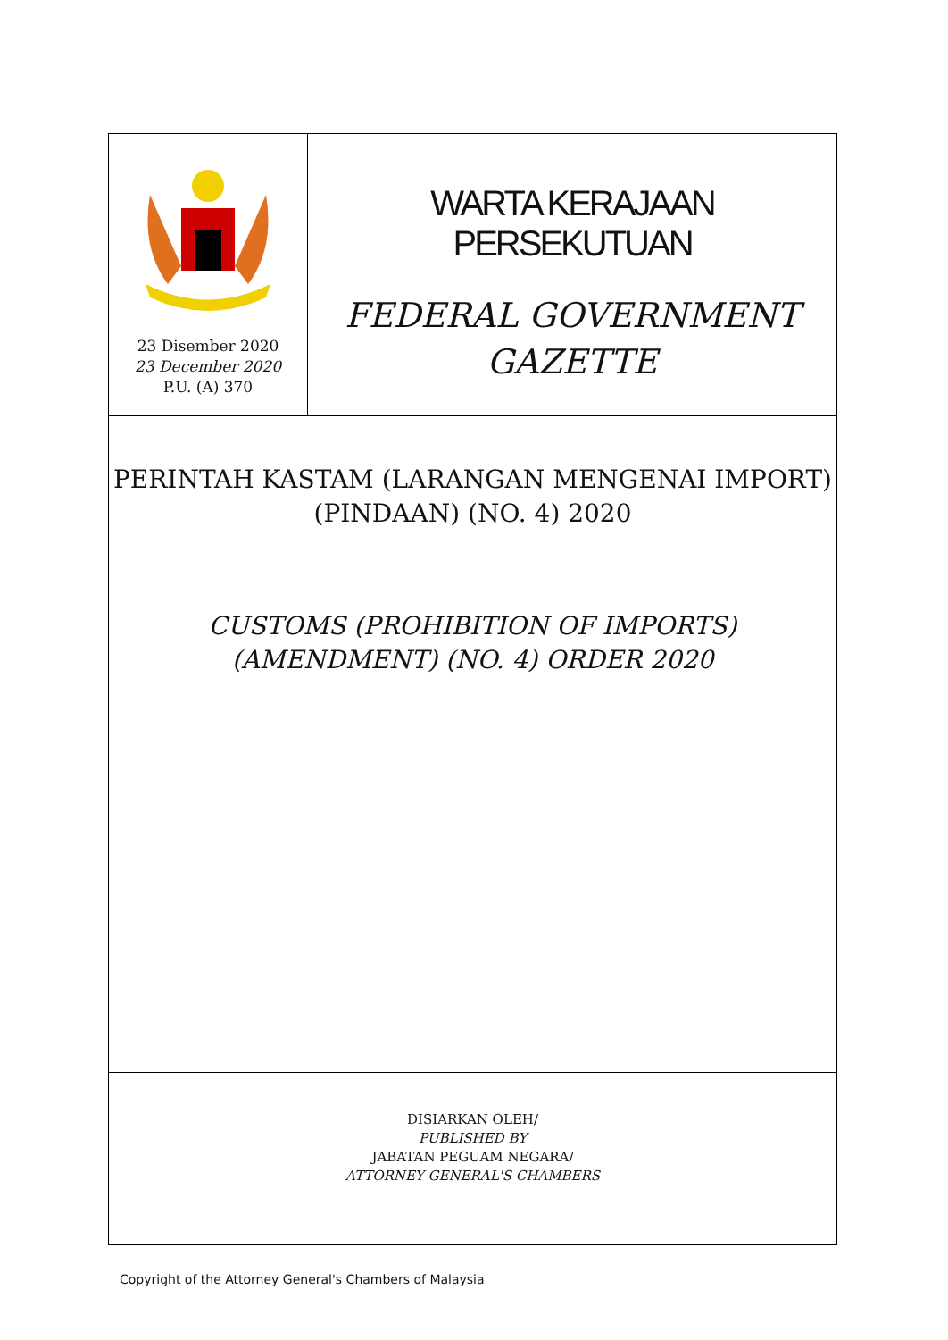23 Disember 2020
23 December 2020
P.U. (A) 370
WARTA KERAJAAN PERSEKUTUAN
FEDERAL GOVERNMENT
GAZETTE
PERINTAH KASTAM (LARANGAN MENGENAI IMPORT)
(PINDAAN) (NO. 4) 2020
CUSTOMS (PROHIBITION OF IMPORTS)
(AMENDMENT) (NO. 4) ORDER 2020
DISIARKAN OLEH/
PUBLISHED BY
JABATAN PEGUAM NEGARA/
ATTORNEY GENERAL'S CHAMBERS
Copyright of the Attorney General's Chambers of Malaysia